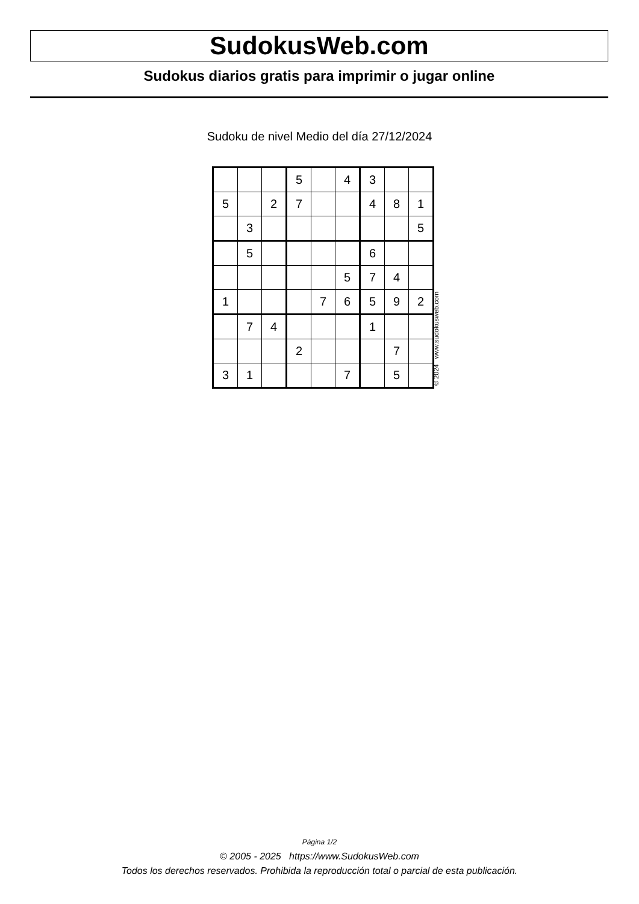SudokusWeb.com
Sudokus diarios gratis para imprimir o jugar online
Sudoku de nivel Medio del día 27/12/2024
| | | | 5 | | 4 | 3 | | |
| 5 | | 2 | 7 | | | 4 | 8 | 1 |
| | 3 | | | | | | | 5 |
| | 5 | | | | | 6 | | |
| | | | | | 5 | 7 | 4 | |
| 1 | | | | 7 | 6 | 5 | 9 | 2 |
| | 7 | 4 | | | | 1 | | |
| | | | 2 | | | | 7 | |
| 3 | 1 | | | | 7 | | 5 | |
© 2024 www.sudokusweb.com
Página 1/2
© 2005 - 2025 https://www.SudokusWeb.com
Todos los derechos reservados. Prohibida la reproducción total o parcial de esta publicación.